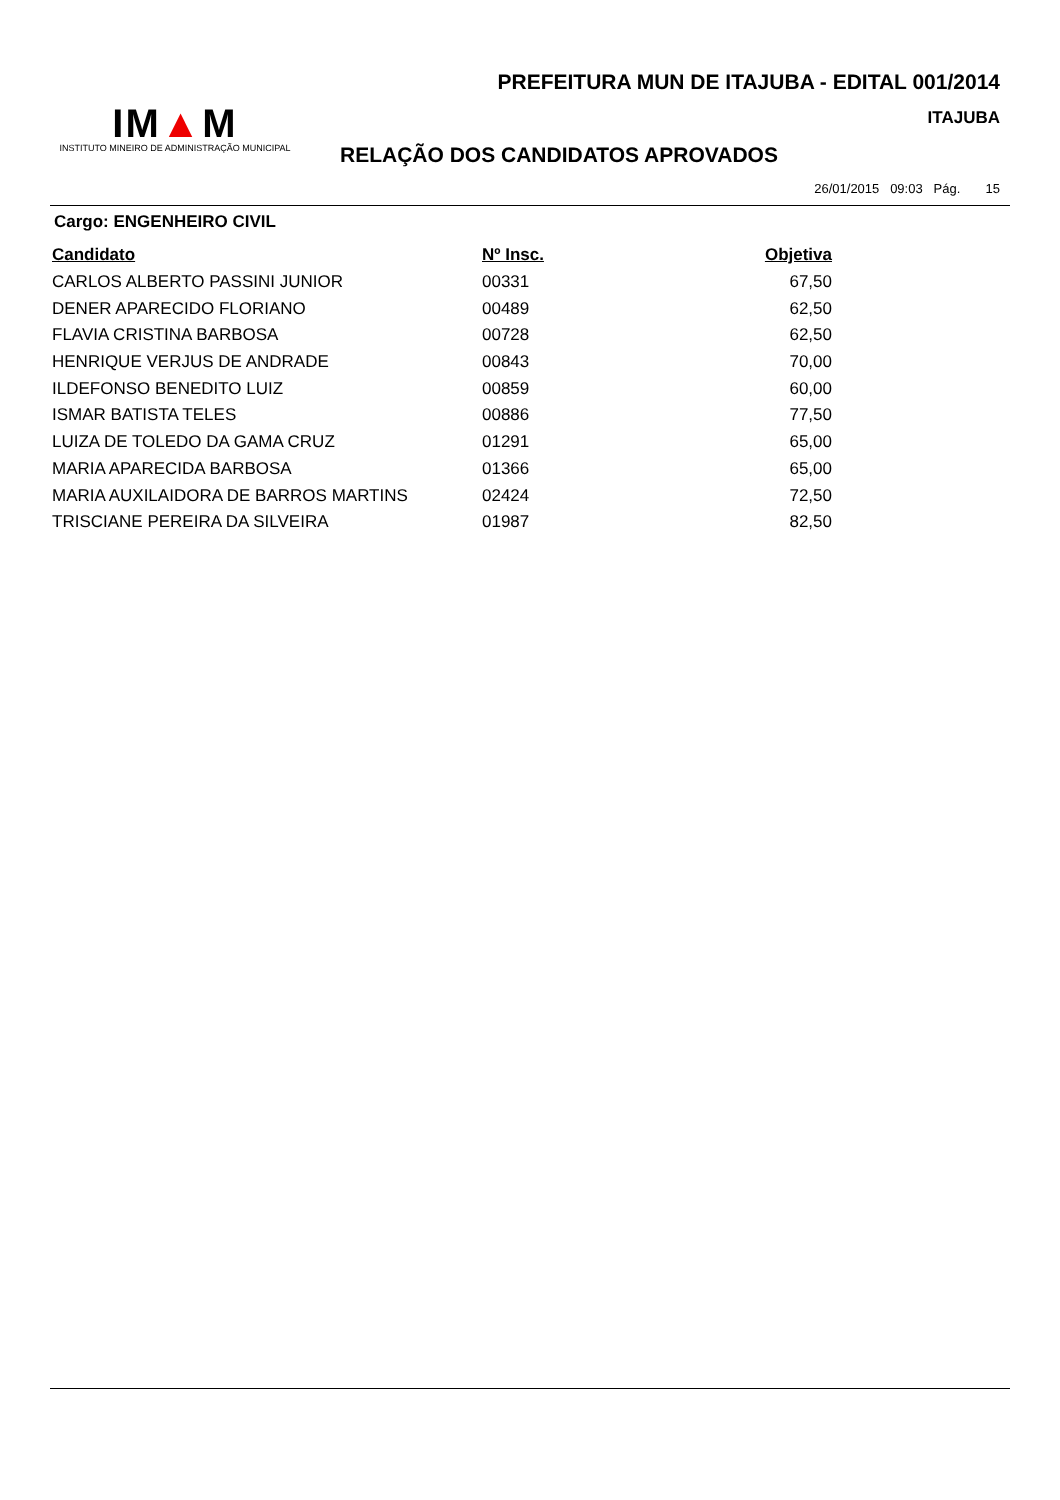PREFEITURA MUN DE ITAJUBA - EDITAL 001/2014
IM▲M
INSTITUTO MINEIRO DE ADMINISTRAÇÃO MUNICIPAL
ITAJUBA
RELAÇÃO DOS CANDIDATOS APROVADOS
26/01/2015 09:03 Pág. 15
Cargo: ENGENHEIRO CIVIL
| Candidato | Nº Insc. | Objetiva |
| --- | --- | --- |
| CARLOS ALBERTO PASSINI JUNIOR | 00331 | 67,50 |
| DENER APARECIDO FLORIANO | 00489 | 62,50 |
| FLAVIA CRISTINA BARBOSA | 00728 | 62,50 |
| HENRIQUE VERJUS DE ANDRADE | 00843 | 70,00 |
| ILDEFONSO BENEDITO LUIZ | 00859 | 60,00 |
| ISMAR BATISTA TELES | 00886 | 77,50 |
| LUIZA DE TOLEDO DA GAMA CRUZ | 01291 | 65,00 |
| MARIA APARECIDA BARBOSA | 01366 | 65,00 |
| MARIA AUXILAIDORA DE BARROS MARTINS | 02424 | 72,50 |
| TRISCIANE PEREIRA DA SILVEIRA | 01987 | 82,50 |